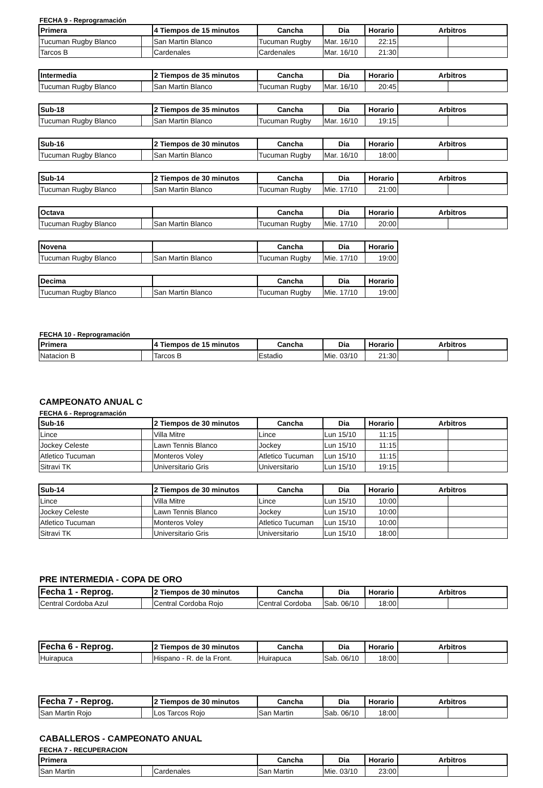FECHA 9 - Reprogramación
| Primera | | 4 Tiempos de 15 minutos | Cancha | Dia | Horario | Arbitros | |
| --- | --- | --- | --- | --- | --- | --- | --- |
| Tucuman Rugby Blanco | | San Martin Blanco | Tucuman Rugby | Mar. 16/10 | 22:15 | | |
| Tarcos B | | Cardenales | Cardenales | Mar. 16/10 | 21:30 | | |
| Intermedia | | 2 Tiempos de 35 minutos | Cancha | Dia | Horario | Arbitros | |
| --- | --- | --- | --- | --- | --- | --- | --- |
| Tucuman Rugby Blanco | | San Martin Blanco | Tucuman Rugby | Mar. 16/10 | 20:45 | | |
| Sub-18 | | 2 Tiempos de 35 minutos | Cancha | Dia | Horario | Arbitros | |
| --- | --- | --- | --- | --- | --- | --- | --- |
| Tucuman Rugby Blanco | | San Martin Blanco | Tucuman Rugby | Mar. 16/10 | 19:15 | | |
| Sub-16 | | 2 Tiempos de 30 minutos | Cancha | Dia | Horario | Arbitros | |
| --- | --- | --- | --- | --- | --- | --- | --- |
| Tucuman Rugby Blanco | | San Martin Blanco | Tucuman Rugby | Mar. 16/10 | 18:00 | | |
| Sub-14 | | 2 Tiempos de 30 minutos | Cancha | Dia | Horario | Arbitros | |
| --- | --- | --- | --- | --- | --- | --- | --- |
| Tucuman Rugby Blanco | | San Martin Blanco | Tucuman Rugby | Mie. 17/10 | 21:00 | | |
| Octava | | | Cancha | Dia | Horario | Arbitros | |
| --- | --- | --- | --- | --- | --- | --- | --- |
| Tucuman Rugby Blanco | | San Martin Blanco | Tucuman Rugby | Mie. 17/10 | 20:00 | | |
| Novena | | | Cancha | Dia | Horario |
| --- | --- | --- | --- | --- | --- |
| Tucuman Rugby Blanco | | San Martin Blanco | Tucuman Rugby | Mie. 17/10 | 19:00 |
| Decima | | | Cancha | Dia | Horario |
| --- | --- | --- | --- | --- | --- |
| Tucuman Rugby Blanco | | San Martin Blanco | Tucuman Rugby | Mie. 17/10 | 19:00 |
FECHA 10 - Reprogramación
| Primera | | 4 Tiempos de 15 minutos | Cancha | Dia | Horario | Arbitros | |
| --- | --- | --- | --- | --- | --- | --- | --- |
| Natacion B | | Tarcos B | Estadio | Mie. 03/10 | 21:30 | | |
CAMPEONATO ANUAL C
FECHA 6 - Reprogramación
| Sub-16 | | 2 Tiempos de 30 minutos | Cancha | Dia | Horario | Arbitros | |
| --- | --- | --- | --- | --- | --- | --- | --- |
| Lince | | Villa Mitre | Lince | Lun 15/10 | 11:15 | | |
| Jockey Celeste | | Lawn Tennis Blanco | Jockey | Lun 15/10 | 11:15 | | |
| Atletico Tucuman | | Monteros Voley | Atletico Tucuman | Lun 15/10 | 11:15 | | |
| Sitravi TK | | Universitario Gris | Universitario | Lun 15/10 | 19:15 | | |
| Sub-14 | | 2 Tiempos de 30 minutos | Cancha | Dia | Horario | Arbitros | |
| --- | --- | --- | --- | --- | --- | --- | --- |
| Lince | | Villa Mitre | Lince | Lun 15/10 | 10:00 | | |
| Jockey Celeste | | Lawn Tennis Blanco | Jockey | Lun 15/10 | 10:00 | | |
| Atletico Tucuman | | Monteros Voley | Atletico Tucuman | Lun 15/10 | 10:00 | | |
| Sitravi TK | | Universitario Gris | Universitario | Lun 15/10 | 18:00 | | |
PRE INTERMEDIA - COPA DE ORO
| Fecha 1 - Reprog. | | 2 Tiempos de 30 minutos | Cancha | Dia | Horario | Arbitros | |
| --- | --- | --- | --- | --- | --- | --- | --- |
| Central Cordoba Azul | | Central Cordoba Rojo | Central Cordoba | Sab. 06/10 | 18:00 | | |
| Fecha 6 - Reprog. | | 2 Tiempos de 30 minutos | Cancha | Dia | Horario | Arbitros | |
| --- | --- | --- | --- | --- | --- | --- | --- |
| Huirapuca | | Hispano - R. de la Front. | Huirapuca | Sab. 06/10 | 18:00 | | |
| Fecha 7 - Reprog. | | 2 Tiempos de 30 minutos | Cancha | Dia | Horario | Arbitros | |
| --- | --- | --- | --- | --- | --- | --- | --- |
| San Martin Rojo | | Los Tarcos Rojo | San Martin | Sab. 06/10 | 18:00 | | |
CABALLEROS - CAMPEONATO ANUAL
FECHA 7 - RECUPERACION
| Primera | | | Cancha | Dia | Horario | Arbitros | |
| --- | --- | --- | --- | --- | --- | --- | --- |
| San Martin | | Cardenales | San Martin | Mie. 03/10 | 23:00 | | |